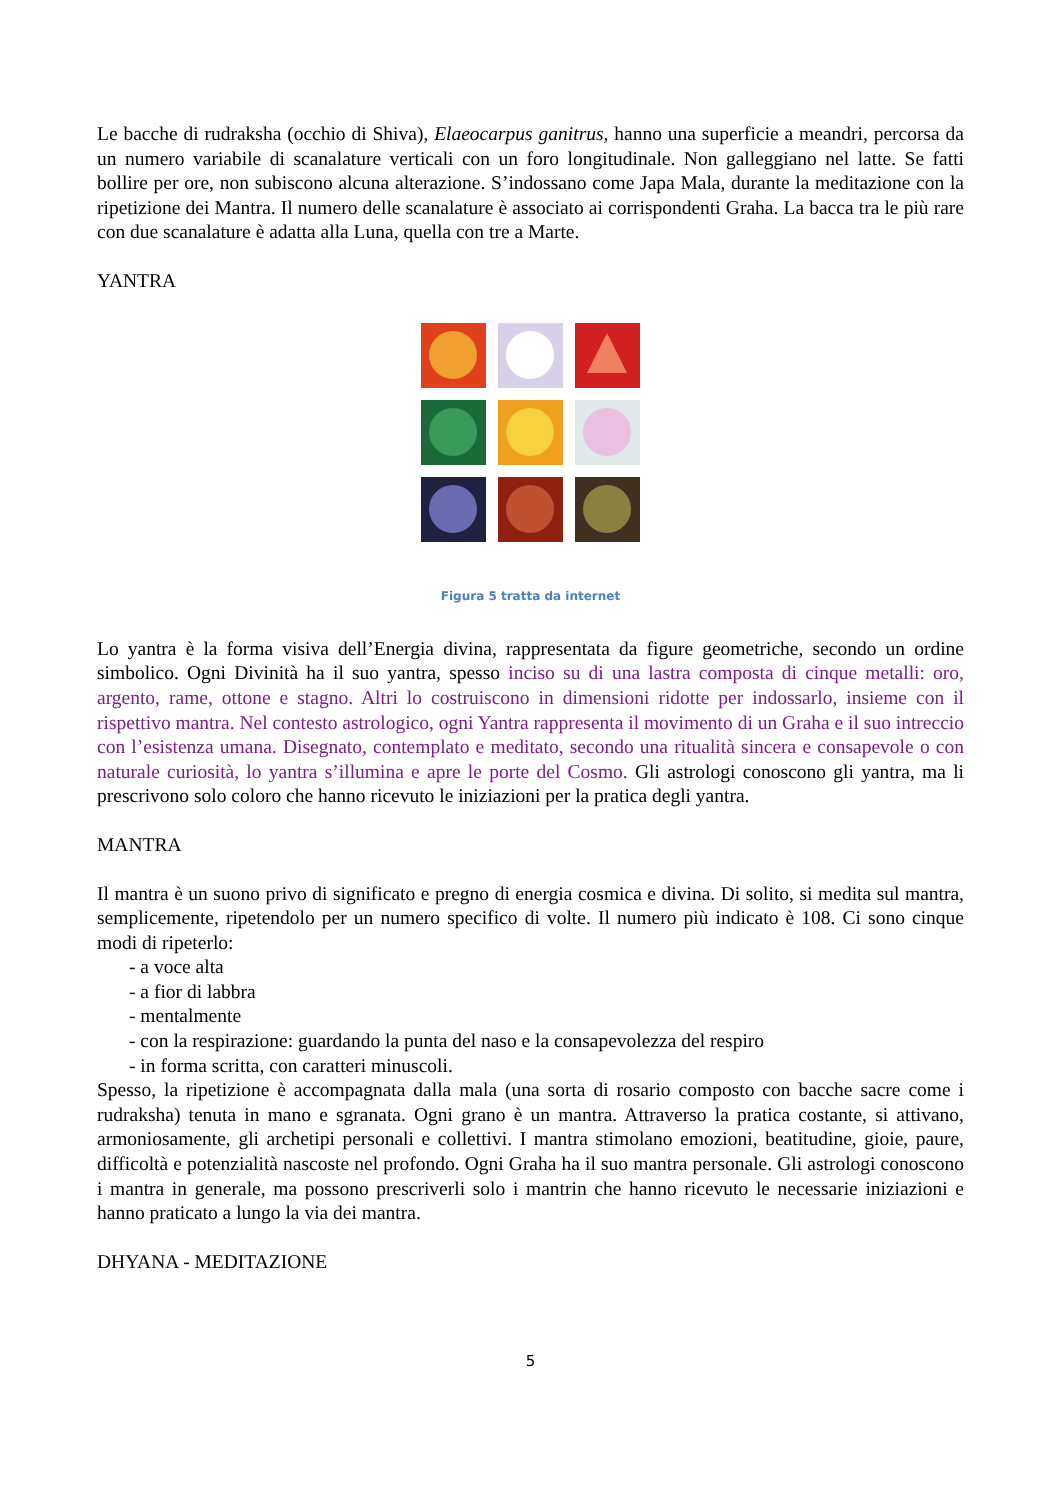Le bacche di rudraksha (occhio di Shiva), Elaeocarpus ganitrus, hanno una superficie a meandri, percorsa da un numero variabile di scanalature verticali con un foro longitudinale. Non galleggiano nel latte. Se fatti bollire per ore, non subiscono alcuna alterazione. S’indossano come Japa Mala, durante la meditazione con la ripetizione dei Mantra. Il numero delle scanalature è associato ai corrispondenti Graha. La bacca tra le più rare con due scanalature è adatta alla Luna, quella con tre a Marte.
YANTRA
Figura 5 tratta da internet
Lo yantra è la forma visiva dell’Energia divina, rappresentata da figure geometriche, secondo un ordine simbolico. Ogni Divinità ha il suo yantra, spesso inciso su di una lastra composta di cinque metalli: oro, argento, rame, ottone e stagno. Altri lo costruiscono in dimensioni ridotte per indossarlo, insieme con il rispettivo mantra. Nel contesto astrologico, ogni Yantra rappresenta il movimento di un Graha e il suo intreccio con l’esistenza umana. Disegnato, contemplato e meditato, secondo una ritualità sincera e consapevole o con naturale curiosità, lo yantra s’illumina e apre le porte del Cosmo. Gli astrologi conoscono gli yantra, ma li prescrivono solo coloro che hanno ricevuto le iniziazioni per la pratica degli yantra.
MANTRA
Il mantra è un suono privo di significato e pregno di energia cosmica e divina. Di solito, si medita sul mantra, semplicemente, ripetendolo per un numero specifico di volte. Il numero più indicato è 108. Ci sono cinque modi di ripeterlo:
- a voce alta
- a fior di labbra
- mentalmente
- con la respirazione: guardando la punta del naso e la consapevolezza del respiro
- in forma scritta, con caratteri minuscoli.
Spesso, la ripetizione è accompagnata dalla mala (una sorta di rosario composto con bacche sacre come i rudraksha) tenuta in mano e sgranata. Ogni grano è un mantra. Attraverso la pratica costante, si attivano, armoniosamente, gli archetipi personali e collettivi. I mantra stimolano emozioni, beatitudine, gioie, paure, difficoltà e potenzialità nascoste nel profondo. Ogni Graha ha il suo mantra personale. Gli astrologi conoscono i mantra in generale, ma possono prescriverli solo i mantrin che hanno ricevuto le necessarie iniziazioni e hanno praticato a lungo la via dei mantra.
DHYANA - MEDITAZIONE
5